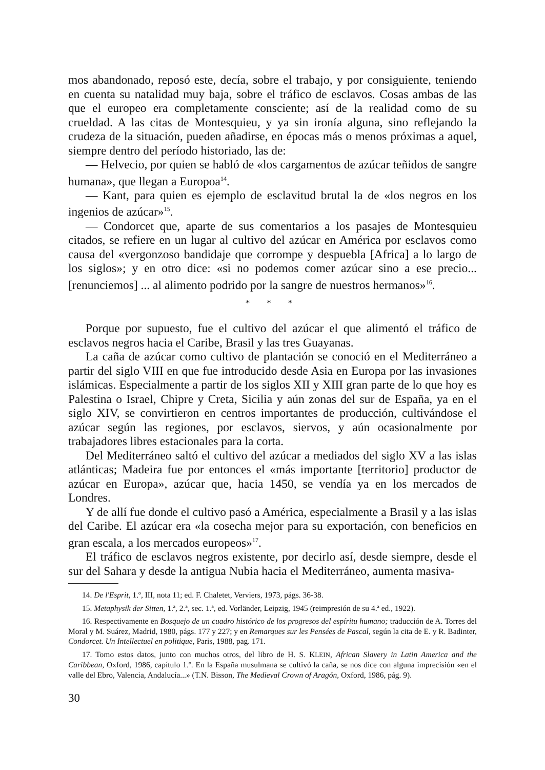mos abandonado, reposó este, decía, sobre el trabajo, y por consiguiente, teniendo en cuenta su natalidad muy baja, sobre el tráfico de esclavos. Cosas ambas de las que el europeo era completamente consciente; así de la realidad como de su crueldad. A las citas de Montesquieu, y ya sin ironía alguna, sino reflejando la crudeza de la situación, pueden añadirse, en épocas más o menos próximas a aquel, siempre dentro del período historiado, las de:
— Helvecio, por quien se habló de «los cargamentos de azúcar teñidos de sangre humana», que llegan a Europoa<sup>14</sup>.
— Kant, para quien es ejemplo de esclavitud brutal la de «los negros en los ingenios de azúcar»<sup>15</sup>.
— Condorcet que, aparte de sus comentarios a los pasajes de Montesquieu citados, se refiere en un lugar al cultivo del azúcar en América por esclavos como causa del «vergonzoso bandidaje que corrompe y despuebla [Africa] a lo largo de los siglos»; y en otro dice: «si no podemos comer azúcar sino a ese precio... [renunciemos] ... al alimento podrido por la sangre de nuestros hermanos»<sup>16</sup>.
* * *
Porque por supuesto, fue el cultivo del azúcar el que alimentó el tráfico de esclavos negros hacia el Caribe, Brasil y las tres Guayanas.
La caña de azúcar como cultivo de plantación se conoció en el Mediterráneo a partir del siglo VIII en que fue introducido desde Asia en Europa por las invasiones islámicas. Especialmente a partir de los siglos XII y XIII gran parte de lo que hoy es Palestina o Israel, Chipre y Creta, Sicilia y aún zonas del sur de España, ya en el siglo XIV, se convirtieron en centros importantes de producción, cultivándose el azúcar según las regiones, por esclavos, siervos, y aún ocasionalmente por trabajadores libres estacionales para la corta.
Del Mediterráneo saltó el cultivo del azúcar a mediados del siglo XV a las islas atlánticas; Madeira fue por entonces el «más importante [territorio] productor de azúcar en Europa», azúcar que, hacia 1450, se vendía ya en los mercados de Londres.
Y de allí fue donde el cultivo pasó a América, especialmente a Brasil y a las islas del Caribe. El azúcar era «la cosecha mejor para su exportación, con beneficios en gran escala, a los mercados europeos»<sup>17</sup>.
El tráfico de esclavos negros existente, por decirlo así, desde siempre, desde el sur del Sahara y desde la antigua Nubia hacia el Mediterráneo, aumenta masiva-
14. De l'Esprit, 1.º, III, nota 11; ed. F. Chaletet, Verviers, 1973, págs. 36-38.
15. Metaphysik der Sitten, 1.ª, 2.ª, sec. 1.ª, ed. Vorländer, Leipzig, 1945 (reimpresión de su 4.ª ed., 1922).
16. Respectivamente en Bosquejo de un cuadro histórico de los progresos del espíritu humano; traducción de A. Torres del Moral y M. Suárez, Madrid, 1980, págs. 177 y 227; y en Remarques sur les Pensées de Pascal, según la cita de E. y R. Badinter, Condorcet. Un Intellectuel en politique, Paris, 1988, pag. 171.
17. Tomo estos datos, junto con muchos otros, del libro de H. S. KLEIN, African Slavery in Latin America and the Caribbean, Oxford, 1986, capítulo 1.º. En la España musulmana se cultivó la caña, se nos dice con alguna imprecisión «en el valle del Ebro, Valencia, Andalucía...» (T.N. Bisson, The Medieval Crown of Aragón, Oxford, 1986, pág. 9).
30